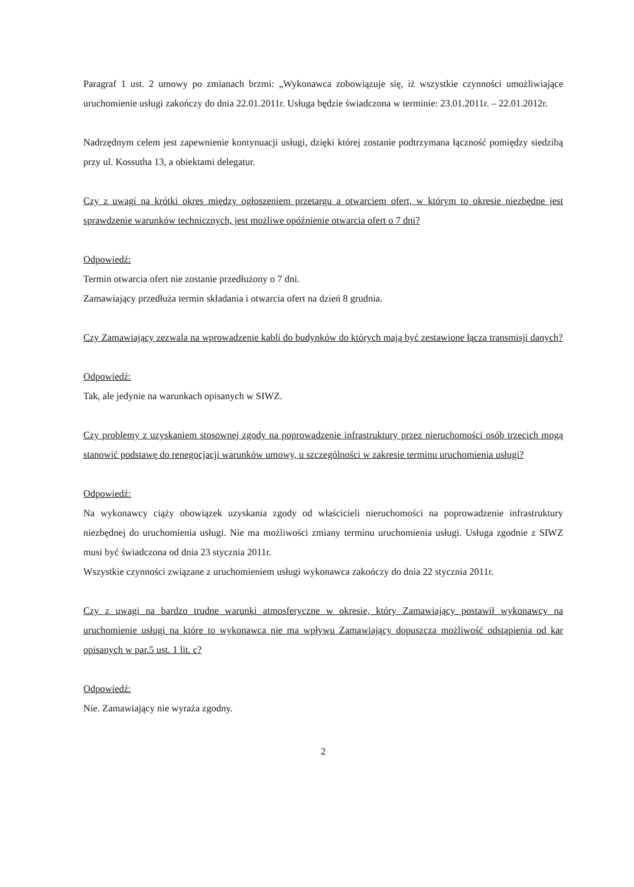Paragraf 1 ust. 2 umowy po zmianach brzmi: „Wykonawca zobowiązuje się, iż wszystkie czynności umożliwiające uruchomienie usługi zakończy do dnia 22.01.2011r. Usługa będzie świadczona w terminie: 23.01.2011r. – 22.01.2012r.
Nadrzędnym celem jest zapewnienie kontynuacji usługi, dzięki której zostanie podtrzymana łączność pomiędzy siedzibą przy ul. Kossutha 13, a obiektami delegatur.
Czy z uwagi na krótki okres między ogłoszeniem przetargu a otwarciem ofert, w którym to okresie niezbędne jest sprawdzenie warunków technicznych, jest możliwe opóźnienie otwarcia ofert o 7 dni?
Odpowiedź:
Termin otwarcia ofert nie zostanie przedłużony o 7 dni.
Zamawiający przedłuża termin składania i otwarcia ofert na dzień 8 grudnia.
Czy Zamawiający zezwala na wprowadzenie kabli do budynków do których mają być zestawione łącza transmisji danych?
Odpowiedź:
Tak, ale jedynie na warunkach opisanych w SIWZ.
Czy problemy z uzyskaniem stosownej zgody na poprowadzenie infrastruktury przez nieruchomości osób trzecich mogą stanowić podstawę do renegocjacji warunków umowy, u szczególności w zakresie terminu uruchomienia usługi?
Odpowiedź:
Na wykonawcy ciąży obowiązek uzyskania zgody od właścicieli nieruchomości na poprowadzenie infrastruktury niezbędnej do uruchomienia usługi. Nie ma możliwości zmiany terminu uruchomienia usługi. Usługa zgodnie z SIWZ musi być świadczona od dnia 23 stycznia 2011r.
Wszystkie czynności związane z uruchomieniem usługi wykonawca zakończy do dnia 22 stycznia 2011r.
Czy z uwagi na bardzo trudne warunki atmosferyczne w okresie, który Zamawiający postawił wykonawcy na uruchomienie usługi na które to wykonawca nie ma wpływu Zamawiający dopuszcza możliwość odstąpienia od kar opisanych w par.5 ust. 1 lit. c?
Odpowiedź:
Nie. Zamawiający nie wyraża zgodny.
2